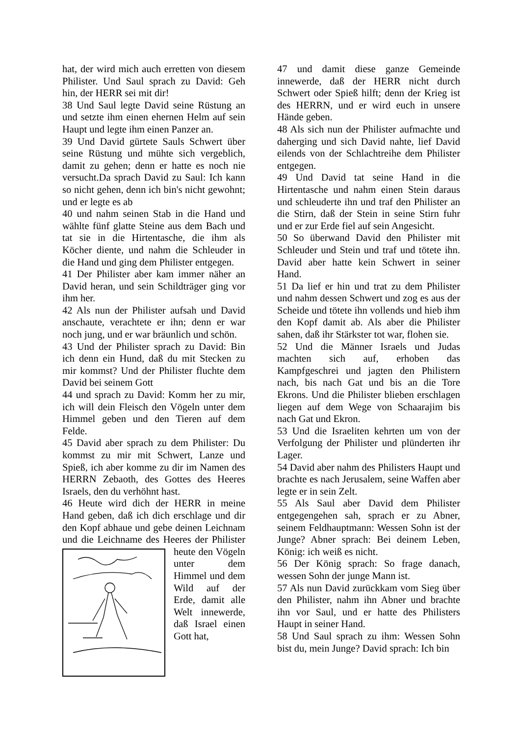hat, der wird mich auch erretten von diesem Philister. Und Saul sprach zu David: Geh hin, der HERR sei mit dir!
38 Und Saul legte David seine Rüstung an und setzte ihm einen ehernen Helm auf sein Haupt und legte ihm einen Panzer an.
39 Und David gürtete Sauls Schwert über seine Rüstung und mühte sich vergeblich, damit zu gehen; denn er hatte es noch nie versucht.Da sprach David zu Saul: Ich kann so nicht gehen, denn ich bin's nicht gewohnt; und er legte es ab
40 und nahm seinen Stab in die Hand und wählte fünf glatte Steine aus dem Bach und tat sie in die Hirtentasche, die ihm als Köcher diente, und nahm die Schleuder in die Hand und ging dem Philister entgegen.
41 Der Philister aber kam immer näher an David heran, und sein Schildträger ging vor ihm her.
42 Als nun der Philister aufsah und David anschaute, verachtete er ihn; denn er war noch jung, und er war bräunlich und schön.
43 Und der Philister sprach zu David: Bin ich denn ein Hund, daß du mit Stecken zu mir kommst? Und der Philister fluchte dem David bei seinem Gott
44 und sprach zu David: Komm her zu mir, ich will dein Fleisch den Vögeln unter dem Himmel geben und den Tieren auf dem Felde.
45 David aber sprach zu dem Philister: Du kommst zu mir mit Schwert, Lanze und Spieß, ich aber komme zu dir im Namen des HERRN Zebaoth, des Gottes des Heeres Israels, den du verhöhnt hast.
46 Heute wird dich der HERR in meine Hand geben, daß ich dich erschlage und dir den Kopf abhaue und gebe deinen Leichnam und die Leichname des Heeres der Philister heute den Vögeln unter dem Himmel und dem Wild auf der Erde, damit alle Welt innewerde, daß Israel einen Gott hat,
47 und damit diese ganze Gemeinde innewerde, daß der HERR nicht durch Schwert oder Spieß hilft; denn der Krieg ist des HERRN, und er wird euch in unsere Hände geben.
48 Als sich nun der Philister aufmachte und daherging und sich David nahte, lief David eilends von der Schlachtreihe dem Philister entgegen.
49 Und David tat seine Hand in die Hirtentasche und nahm einen Stein daraus und schleuderte ihn und traf den Philister an die Stirn, daß der Stein in seine Stirn fuhr und er zur Erde fiel auf sein Angesicht.
50 So überwand David den Philister mit Schleuder und Stein und traf und tötete ihn. David aber hatte kein Schwert in seiner Hand.
51 Da lief er hin und trat zu dem Philister und nahm dessen Schwert und zog es aus der Scheide und tötete ihn vollends und hieb ihm den Kopf damit ab. Als aber die Philister sahen, daß ihr Stärkster tot war, flohen sie.
52 Und die Männer Israels und Judas machten sich auf, erhoben das Kampfgeschrei und jagten den Philistern nach, bis nach Gat und bis an die Tore Ekrons. Und die Philister blieben erschlagen liegen auf dem Wege von Schaarajim bis nach Gat und Ekron.
53 Und die Israeliten kehrten um von der Verfolgung der Philister und plünderten ihr Lager.
54 David aber nahm des Philisters Haupt und brachte es nach Jerusalem, seine Waffen aber legte er in sein Zelt.
55 Als Saul aber David dem Philister entgegengehen sah, sprach er zu Abner, seinem Feldhauptmann: Wessen Sohn ist der Junge? Abner sprach: Bei deinem Leben, König: ich weiß es nicht.
56 Der König sprach: So frage danach, wessen Sohn der junge Mann ist.
57 Als nun David zurückkam vom Sieg über den Philister, nahm ihn Abner und brachte ihn vor Saul, und er hatte des Philisters Haupt in seiner Hand.
58 Und Saul sprach zu ihm: Wessen Sohn bist du, mein Junge? David sprach: Ich bin